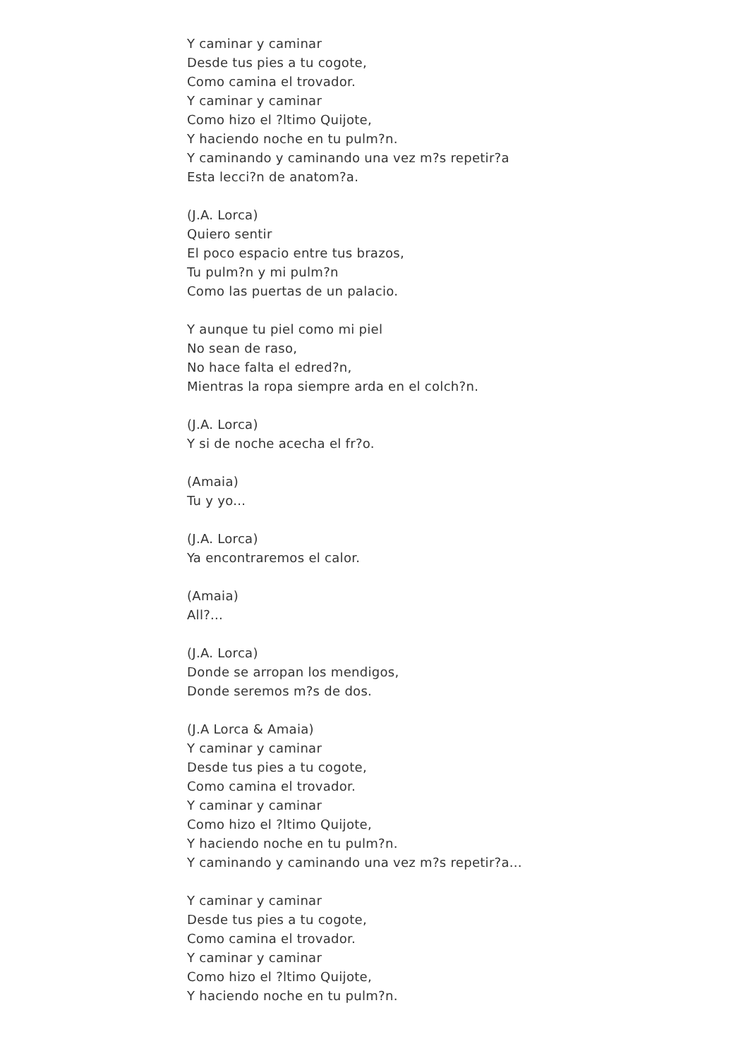Y caminar y caminar
Desde tus pies a tu cogote,
Como camina el trovador.
Y caminar y caminar
Como hizo el ?ltimo Quijote,
Y haciendo noche en tu pulm?n.
Y caminando y caminando una vez m?s repetir?a
Esta lecci?n de anatom?a.
(J.A. Lorca)
Quiero sentir
El poco espacio entre tus brazos,
Tu pulm?n y mi pulm?n
Como las puertas de un palacio.
Y aunque tu piel como mi piel
No sean de raso,
No hace falta el edred?n,
Mientras la ropa siempre arda en el colch?n.
(J.A. Lorca)
Y si de noche acecha el fr?o.
(Amaia)
Tu y yo...
(J.A. Lorca)
Ya encontraremos el calor.
(Amaia)
All?...
(J.A. Lorca)
Donde se arropan los mendigos,
Donde seremos m?s de dos.
(J.A Lorca & Amaia)
Y caminar y caminar
Desde tus pies a tu cogote,
Como camina el trovador.
Y caminar y caminar
Como hizo el ?ltimo Quijote,
Y haciendo noche en tu pulm?n.
Y caminando y caminando una vez m?s repetir?a...
Y caminar y caminar
Desde tus pies a tu cogote,
Como camina el trovador.
Y caminar y caminar
Como hizo el ?ltimo Quijote,
Y haciendo noche en tu pulm?n.